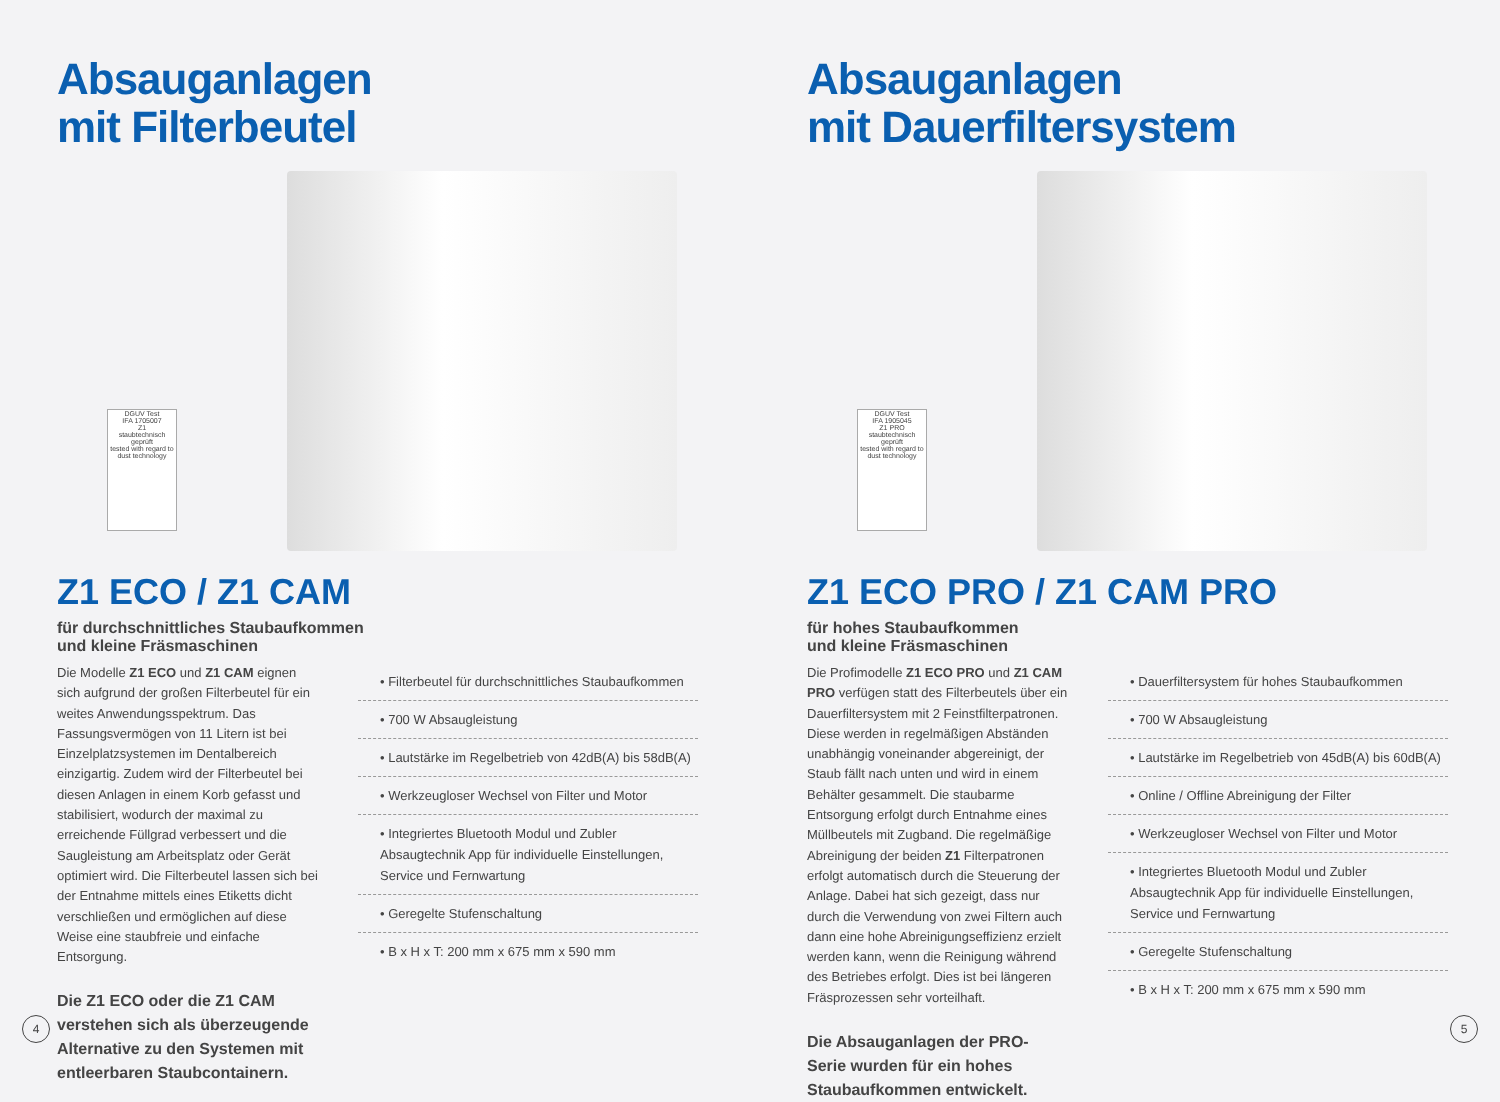Absauganlagen
mit Filterbeutel
DGUV Test
IFA 1705007
Z1
staubtechnisch geprüft
tested with regard to dust technology
Z1 ECO / Z1 CAM
für durchschnittliches Staubaufkommen
und kleine Fräsmaschinen
Die Modelle Z1 ECO und Z1 CAM eignen sich aufgrund der großen Filterbeutel für ein weites Anwendungsspektrum. Das Fassungsvermögen von 11 Litern ist bei Einzelplatzsystemen im Dentalbereich einzigartig. Zudem wird der Filterbeutel bei diesen Anlagen in einem Korb gefasst und stabilisiert, wodurch der maximal zu erreichende Füllgrad verbessert und die Saugleistung am Arbeitsplatz oder Gerät optimiert wird. Die Filterbeutel lassen sich bei der Entnahme mittels eines Etiketts dicht verschließen und ermöglichen auf diese Weise eine staubfreie und einfache Entsorgung.
Die Z1 ECO oder die Z1 CAM verstehen sich als überzeugende Alternative zu den Systemen mit entleerbaren Staubcontainern.
• Filterbeutel für durchschnittliches Staubaufkommen
• 700 W Absaugleistung
• Lautstärke im Regelbetrieb von 42dB(A) bis 58dB(A)
• Werkzeugloser Wechsel von Filter und Motor
• Integriertes Bluetooth Modul und Zubler Absaugtechnik App für individuelle Einstellungen, Service und Fernwartung
• Geregelte Stufenschaltung
• B x H x T: 200 mm x 675 mm x 590 mm
4
Absauganlagen
mit Dauerfiltersystem
DGUV Test
IFA 1905045
Z1 PRO
staubtechnisch geprüft
tested with regard to dust technology
Z1 ECO PRO / Z1 CAM PRO
für hohes Staubaufkommen
und kleine Fräsmaschinen
Die Profimodelle Z1 ECO PRO und Z1 CAM PRO verfügen statt des Filterbeutels über ein Dauerfiltersystem mit 2 Feinstfilterpatronen. Diese werden in regelmäßigen Abständen unabhängig voneinander abgereinigt, der Staub fällt nach unten und wird in einem Behälter gesammelt. Die staubarme Entsorgung erfolgt durch Entnahme eines Müllbeutels mit Zugband. Die regelmäßige Abreinigung der beiden Z1 Filterpatronen erfolgt automatisch durch die Steuerung der Anlage. Dabei hat sich gezeigt, dass nur durch die Verwendung von zwei Filtern auch dann eine hohe Abreinigungseffizienz erzielt werden kann, wenn die Reinigung während des Betriebes erfolgt. Dies ist bei längeren Fräsprozessen sehr vorteilhaft.
Die Absauganlagen der PRO- Serie wurden für ein hohes Staubaufkommen entwickelt.
• Dauerfiltersystem für hohes Staubaufkommen
• 700 W Absaugleistung
• Lautstärke im Regelbetrieb von 45dB(A) bis 60dB(A)
• Online / Offline Abreinigung der Filter
• Werkzeugloser Wechsel von Filter und Motor
• Integriertes Bluetooth Modul und Zubler Absaugtechnik App für individuelle Einstellungen, Service und Fernwartung
• Geregelte Stufenschaltung
• B x H x T: 200 mm x 675 mm x 590 mm
5